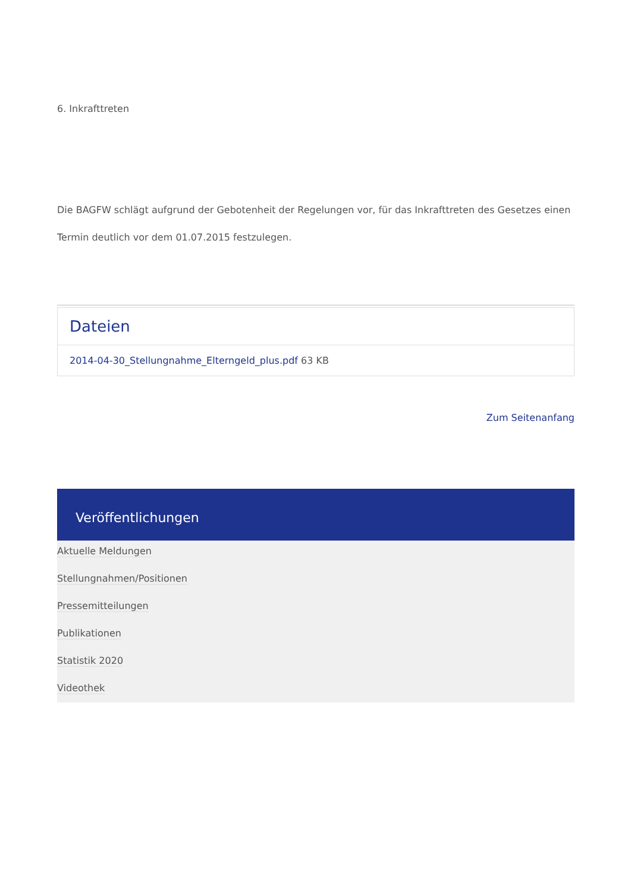6. Inkrafttreten
Die BAGFW schlägt aufgrund der Gebotenheit der Regelungen vor, für das Inkrafttreten des Gesetzes einen Termin deutlich vor dem 01.07.2015 festzulegen.
Dateien
2014-04-30_Stellungnahme_Elterngeld_plus.pdf 63 KB
Zum Seitenanfang
Veröffentlichungen
Aktuelle Meldungen
Stellungnahmen/Positionen
Pressemitteilungen
Publikationen
Statistik 2020
Videothek